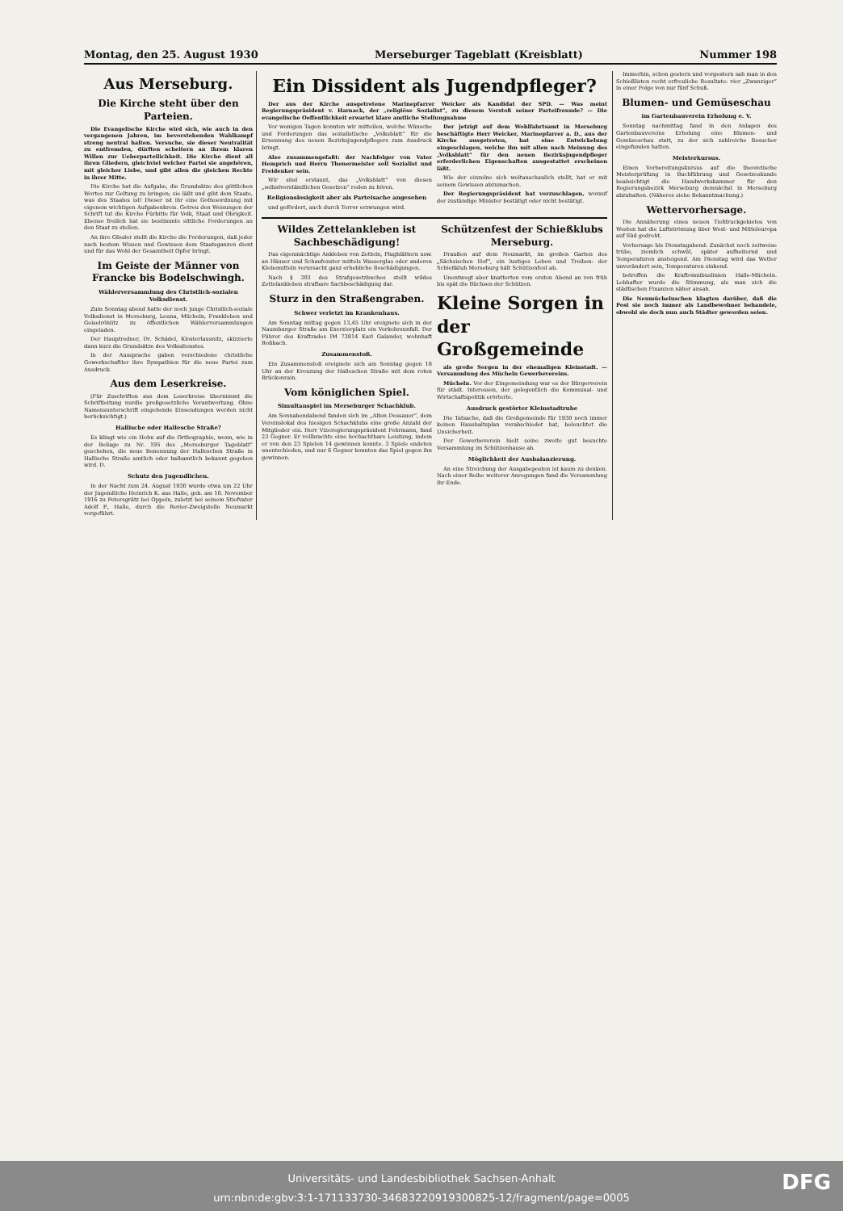Montag, den 25. August 1930 Merseburger Tageblatt (Kreisblatt) Nummer 198
Aus Merseburg.
Die Kirche steht über den Parteien.
Die Evangelische Kirche wird sich, wie auch in den vergangenen Jahren, im bevorstehenden Wahlkampf streng neutral halten. Versuche, sie dieser Neutralität zu entfremden, dürften scheitern an ihrem klaren Willen zur Ueberparteilichkeit. Die Kirche dient all ihren Gliedern, gleichviel welcher Partei sie angehören, mit gleicher Liebe, und gibt allen die gleichen Rechte in ihrer Mitte.
Die Kirche hat die Aufgabe, die Grundsätze des göttlichen Wortes zur Geltung zu bringen; sie läßt und gibt dem Staate, was des Staates ist! Dieser ist ihr eine Gottesordnung mit eigenem wichtigen Aufgabenkreis. Getreu den Weisungen der Schrift tut die Kirche Fürbitte für Volk, Staat und Obrigkeit. Ebenso freilich hat sie bestimmte sittliche Forderungen an den Staat zu stellen.
An ihre Glieder stellt die Kirche die Forderungen, daß jeder nach bestem Wissen und Gewissen dem Staatsganzen dient und für das Wohl der Gesamtheit Opfer bringt.
Im Geiste der Männer von Francke bis Bodelschwingh.
Wählerversammlung des Christlich-sozialen Volksdienst.
Zum Sonntag abend hatte der noch junge Christlich-soziale Volksdienst in Merseburg, Leuna, Mücheln, Frankleben und Geiselröhlitz zu öffentlichen Wählerversammlungen eingeladen.
Der Hauptredner, Dr. Schädel, Klosterlausnitz, skizzierte dann kurz die Grundsätze des Volksdienstes.
In der Aussprache gaben verschiedene christliche Gewerkschaftler ihre Sympathien für die neue Partei zum Ausdruck.
Aus dem Leserkreise.
(Für Zuschriften aus dem Leserkreise übernimmt die Schriftleitung nurdie preßgesetzliche Verantwortung. Ohne Namensunterschrift eingehende Einsendungen werden nicht berücksichtigt.)
Hallische oder Hallesche Straße?
Es klingt wie ein Hohn auf die Orthographie, wenn, wie in der Beilage zu Nr. 195 des „Merseburger Tageblatt“ geschehen, die neue Benennung der Halleschen Straße in Hallische Straße amtlich oder halbamtlich bekannt gegeben wird. D.
Schutz den Jugendlichen.
In der Nacht zum 24. August 1930 wurde etwa um 22 Uhr der Jugendliche Heinrich K. aus Halle, geb. am 10. November 1916 zu Petersgrätz bei Oppeln, zuletzt bei seinem Stiefvater Adolf P., Halle, durch die Revier-Zweigstelle Neumarkt vorgeführt.
Ein Dissident als Jugendpfleger?
Der aus der Kirche ausgetretene Marinepfarrer Weicker als Kandidat der SPD. — Was meint Regierungspräsident v. Harnack, der „religiöse Sozialist“, zu diesem Vorstoß seiner Parteifreunde? — Die evangelische Oeffentlichkeit erwartet klare amtliche Stellungnahme
Vor wenigen Tagen konnten wir mitteilen, welche Wünsche und Forderungen das sozialistische „Volksblatt“ für die Ernennung des neuen Bezirksjugendpflegers zum Ausdruck bringt.
Also zusammengefaßt: der Nachfolger von Vater Hemprich und Herrn Thenermeister soll Sozialist und Freidenker sein.
Wir sind erstaunt, das „Volksblatt“ von diesen „selbstverständlichen Gesetzen“ reden zu hören.
Religionslosigkeit aber als Parteisache angesehen
und gefördert, auch durch Terror erzwungen wird.
Der jetzigt auf dem Wohlfahrtsamt in Merseburg beschäftigte Herr Weicker, Marinepfarrer a. D., aus der Kirche ausgetreten, hat eine Entwickelung eingeschlagen, welche ihn mit allen nach Meinung des „Volksblatt“ für den neuen Bezirksjugendpfleger erforderlichen Eigenschaften ausgestattet erscheinen läßt.
Wie der einzelne sich weltanschaulich stellt, hat er mit seinem Gewissen abzumachen.
Der Regierungspräsident hat vorzuschlagen, worauf der zuständige Minister bestätigt oder nicht bestätigt.
Wildes Zettelankleben ist Sachbeschädigung!
Das eigenmächtige Ankleben von Zetteln, Flugblättern usw. an Häuser und Schaufenster mittels Wasserglas oder anderen Klebemitteln verursacht ganz erhebliche Beschädigungen.
Nach § 303 des Strafgesetzbuches stellt wildes Zettelankleben strafbare Sachbeschädigung dar.
Sturz in den Straßengraben.
Schwer verletzt im Krankenhaus.
Am Sonntag mittag gegen 13,45 Uhr ereignete sich in der Naumburger Straße am Exerzierplatz ein Verkehrsunfall. Der Führer des Kraftrades IM 73814 Karl Galander, wohnhaft Roßbach.
Zusammenstoß.
Ein Zusammenstoß ereignete sich am Sonntag gegen 18 Uhr an der Kreuzung der Halleschen Straße mit dem roten Brückenrain.
Vom königlichen Spiel.
Simultanspiel im Merseburger Schachklub.
Am Sonnabendabend fanden sich im „Alten Dessauer“, dem Vereinslokal des hiesigen Schachklubs eine große Anzahl der Mitglieder ein. Herr Vizeregierungspräsident Fehrmann, fand 23 Gegner. Er vollbrachte eine hochachtbare Leistung, indem er von den 23 Spielen 14 gewinnen konnte. 3 Spiele endeten unentschieden, und nur 6 Gegner konnten das Spiel gegen ihn gewinnen.
Schützenfest der Schießklubs Merseburg.
Draußen auf dem Neumarkt, im großen Garten des „Sächsischen Hof“, ein lustiges Leben und Treiben: der Schießklub Merseburg hält Schützenfest ab.
Unentwegt aber knatterten vom ersten Abend an von früh bis spät die Büchsen der Schützen.
Kleine Sorgen in der Großgemeinde
als große Sorgen in der ehemaligen Kleinstadt. — Versammlung des Mücheln Gewerbevereins.
Mücheln. Vor der Eingemeindung war es der Bürgerverein für städt. Interessen, der gelegentlich die Kommunal- und Wirtschaftspolitik erörterte.
Ausdruck gestörter Kleinstadtruhe
Die Tatsache, daß die Großgemeinde für 1930 noch immer keinen Haushaltsplan verabschiedet hat, beleuchtet die Unsicherheit.
Der Gewerbeverein hielt seine zweite gut besuchte Versammlung im Schützenhause ab.
Möglichkeit der Ausbalanzierung.
An eine Streichung der Ausgabeposten ist kaum zu denken. Nach einer Reihe weiterer Anregungen fand die Versammlung ihr Ende.
Immerhin, schon gestern und vorgestern sah man in den Schießlisten recht erfreuliche Resultate: vier „Zwanziger“ in einer Folge von nur fünf Schuß.
Blumen- und Gemüseschau
im Gartenbauverein Erholung e. V.
Sonntag nachmittag fand in den Anlagen des Gartenbauvereins Erholung eine Blumen- und Gemüseschau statt, zu der sich zahlreiche Besucher eingefunden hatten.
Meisterkursus.
Einen Vorbereitungskursus auf die theoretische Meisterprüfung in Buchführung und Gesetzeskunde beabsichtigt die Handwerkskammer für den Regierungsbezirk Merseburg demnächst in Merseburg abzuhalten. (Näheres siehe Bekanntmachung.)
Wettervorhersage.
Die Annäherung eines neuen Tiefdruckgebietes von Westen hat die Luftströmung über West- und Mitteleuropa auf Süd gedreht.
Vorhersage bis Dienstagabend: Zunächst noch zeitweise trübe, ziemlich schwül, später aufheiternd und Temperaturen ansteigend. Am Dienstag wird das Wetter unverändert sein, Temperaturen sinkend.
betreffen die Kraftomnibuslinien Halle-Mücheln. Lebhafter wurde die Stimmung, als man sich die städtischen Finanzen näher ansah.
Die Neumücheluschen klagten darüber, daß die Post sie noch immer als Landbewohner behandele, obwohl sie doch nun auch Städter geworden seien.
Universitäts- und Landesbibliothek Sachsen-Anhalt
urn:nbn:de:gbv:3:1-171133730-34683220919300825-12/fragment/page=0005
DFG